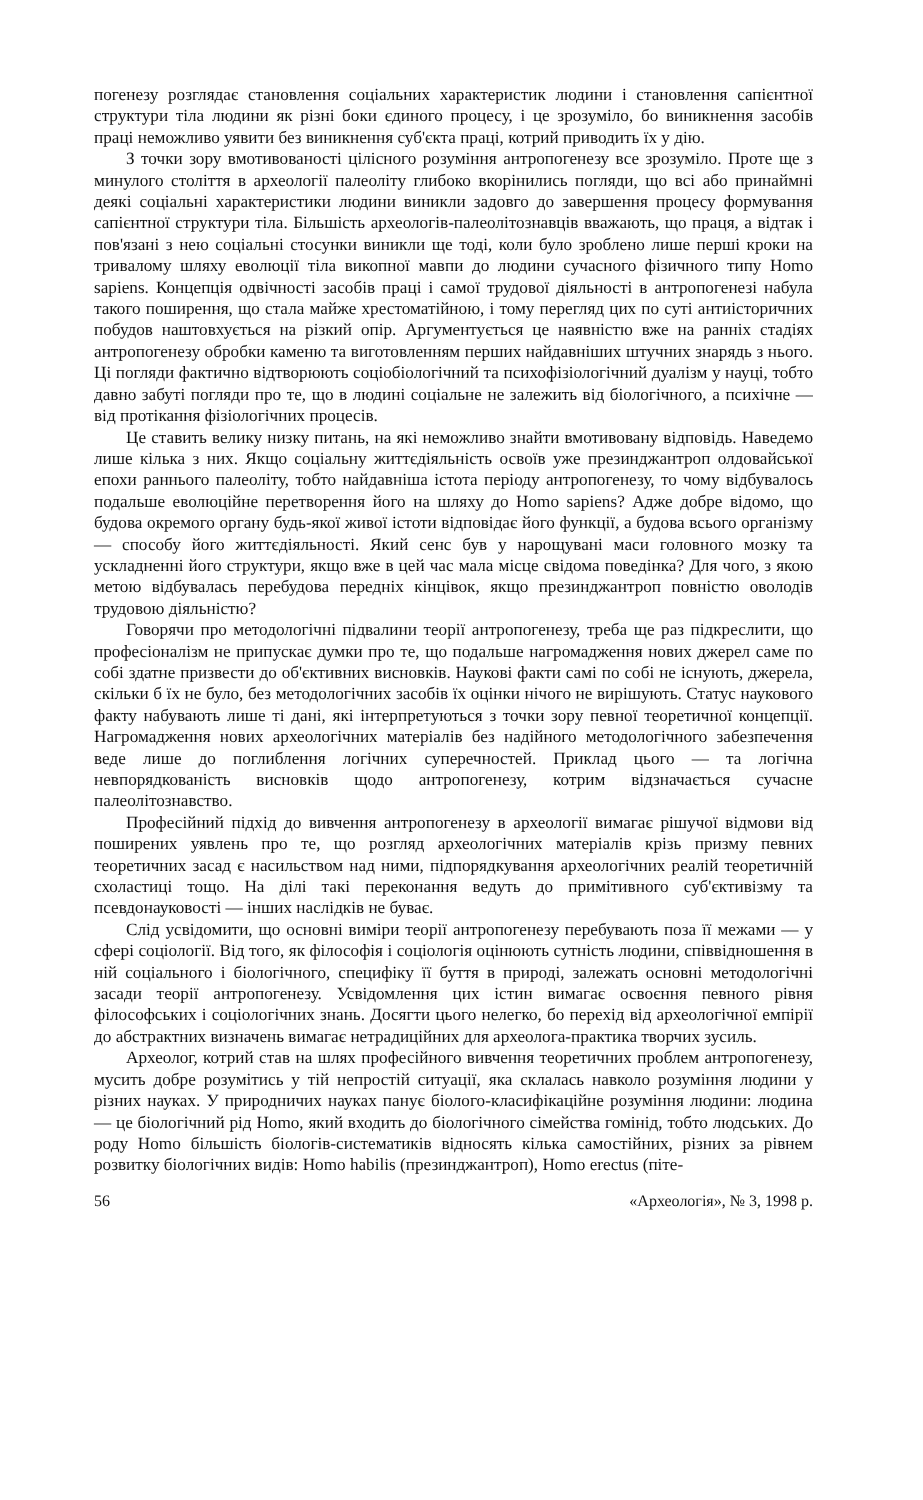погенезу розглядає становлення соціальних характеристик людини і становлення сапієнтної структури тіла людини як різні боки єдиного процесу, і це зрозуміло, бо виникнення засобів праці неможливо уявити без виникнення суб'єкта праці, котрий приводить їх у дію.
З точки зору вмотивованості цілісного розуміння антропогенезу все зрозуміло. Проте ще з минулого століття в археології палеоліту глибоко вкорінились погляди, що всі або принаймні деякі соціальні характеристики людини виникли задовго до завершення процесу формування сапієнтної структури тіла. Більшість археологів-палеолітознавців вважають, що праця, а відтак і пов'язані з нею соціальні стосунки виникли ще тоді, коли було зроблено лише перші кроки на тривалому шляху еволюції тіла викопної мавпи до людини сучасного фізичного типу Homo sapiens. Концепція одвічності засобів праці і самої трудової діяльності в антропогенезі набула такого поширення, що стала майже хрестоматійною, і тому перегляд цих по суті антиісторичних побудов наштовхується на різкий опір. Аргументується це наявністю вже на ранніх стадіях антропогенезу обробки каменю та виготовленням перших найдавніших штучних знарядь з нього. Ці погляди фактично відтворюють соціобіологічний та психофізіологічний дуалізм у науці, тобто давно забуті погляди про те, що в людині соціальне не залежить від біологічного, а психічне — від протікання фізіологічних процесів.
Це ставить велику низку питань, на які неможливо знайти вмотивовану відповідь. Наведемо лише кілька з них. Якщо соціальну життєдіяльність освоїв уже презинджантроп олдовайської епохи раннього палеоліту, тобто найдавніша істота періоду антропогенезу, то чому відбувалось подальше еволюційне перетворення його на шляху до Homo sapiens? Адже добре відомо, що будова окремого органу будь-якої живої істоти відповідає його функції, а будова всього організму — способу його життєдіяльності. Який сенс був у нарощувані маси головного мозку та ускладненні його структури, якщо вже в цей час мала місце свідома поведінка? Для чого, з якою метою відбувалась перебудова передніх кінцівок, якщо презинджантроп повністю оволодів трудовою діяльністю?
Говорячи про методологічні підвалини теорії антропогенезу, треба ще раз підкреслити, що професіоналізм не припускає думки про те, що подальше нагромадження нових джерел саме по собі здатне призвести до об'єктивних висновків. Наукові факти самі по собі не існують, джерела, скільки б їх не було, без методологічних засобів їх оцінки нічого не вирішують. Статус наукового факту набувають лише ті дані, які інтерпретуються з точки зору певної теоретичної концепції. Нагромадження нових археологічних матеріалів без надійного методологічного забезпечення веде лише до поглиблення логічних суперечностей. Приклад цього — та логічна невпорядкованість висновків щодо антропогенезу, котрим відзначається сучасне палеолітознавство.
Професійний підхід до вивчення антропогенезу в археології вимагає рішучої відмови від поширених уявлень про те, що розгляд археологічних матеріалів крізь призму певних теоретичних засад є насильством над ними, підпорядкування археологічних реалій теоретичній схоластиці тощо. На ділі такі переконання ведуть до примітивного суб'єктивізму та псевдонауковості — інших наслідків не буває.
Слід усвідомити, що основні виміри теорії антропогенезу перебувають поза її межами — у сфері соціології. Від того, як філософія і соціологія оцінюють сутність людини, співвідношення в ній соціального і біологічного, специфіку її буття в природі, залежать основні методологічні засади теорії антропогенезу. Усвідомлення цих істин вимагає освоєння певного рівня філософських і соціологічних знань. Досягти цього нелегко, бо перехід від археологічної емпірії до абстрактних визначень вимагає нетрадиційних для археолога-практика творчих зусиль.
Археолог, котрий став на шлях професійного вивчення теоретичних проблем антропогенезу, мусить добре розумітись у тій непростій ситуації, яка склалась навколо розуміння людини у різних науках. У природничих науках панує біолого-класифікаційне розуміння людини: людина — це біологічний рід Homo, який входить до біологічного сімейства гомінід, тобто людських. До роду Homo більшість біологів-систематиків відносять кілька самостійних, різних за рівнем розвитку біологічних видів: Homo habilis (презинджантроп), Homo erectus (піте-
56 «Археологія», № 3, 1998 р.